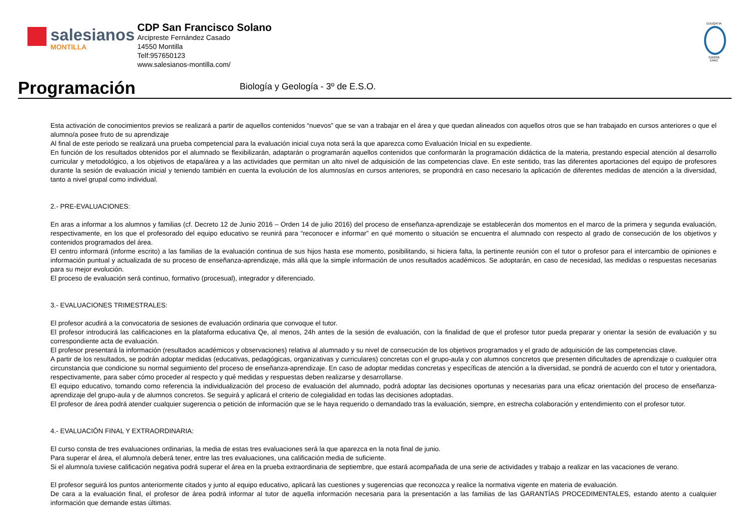salesianos
MONTILLA
CDP San Francisco Solano
Arcipreste Fernández Casado
14550 Montilla
Telf:957650123
www.salesianos-montilla.com/
EDUQATIA
0162/06
ENAC
Programación
Biología y Geología - 3º de E.S.O.
Esta activación de conocimientos previos se realizará a partir de aquellos contenidos “nuevos” que se van a trabajar en el área y que quedan alineados con aquellos otros que se han trabajado en cursos anteriores o que el alumno/a posee fruto de su aprendizaje
Al final de este periodo se realizará una prueba competencial para la evaluación inicial cuya nota será la que aparezca como Evaluación Inicial en su expediente.
En función de los resultados obtenidos por el alumnado se flexibilizarán, adaptarán o programarán aquellos contenidos que conformarán la programación didáctica de la materia, prestando especial atención al desarrollo curricular y metodológico, a los objetivos de etapa/área y a las actividades que permitan un alto nivel de adquisición de las competencias clave. En este sentido, tras las diferentes aportaciones del equipo de profesores durante la sesión de evaluación inicial y teniendo también en cuenta la evolución de los alumnos/as en cursos anteriores, se propondrá en caso necesario la aplicación de diferentes medidas de atención a la diversidad, tanto a nivel grupal como individual.
2.- PRE-EVALUACIONES:
En aras a informar a los alumnos y familias (cf. Decreto 12 de Junio 2016 – Orden 14 de julio 2016) del proceso de enseñanza-aprendizaje se establecerán dos momentos en el marco de la primera y segunda evaluación, respectivamente, en los que el profesorado del equipo educativo se reunirá para “reconocer e informar” en qué momento o situación se encuentra el alumnado con respecto al grado de consecución de los objetivos y contenidos programados del área.
El centro informará (informe escrito) a las familias de la evaluación continua de sus hijos hasta ese momento, posibilitando, si hiciera falta, la pertinente reunión con el tutor o profesor para el intercambio de opiniones e información puntual y actualizada de su proceso de enseñanza-aprendizaje, más allá que la simple información de unos resultados académicos. Se adoptarán, en caso de necesidad, las medidas o respuestas necesarias para su mejor evolución.
El proceso de evaluación será continuo, formativo (procesual), integrador y diferenciado.
3.- EVALUACIONES TRIMESTRALES:
El profesor acudirá a la convocatoria de sesiones de evaluación ordinaria que convoque el tutor.
El profesor introducirá las calificaciones en la plataforma educativa Qe, al menos, 24h antes de la sesión de evaluación, con la finalidad de que el profesor tutor pueda preparar y orientar la sesión de evaluación y su correspondiente acta de evaluación.
El profesor presentará la información (resultados académicos y observaciones) relativa al alumnado y su nivel de consecución de los objetivos programados y el grado de adquisición de las competencias clave.
A partir de los resultados, se podrán adoptar medidas (educativas, pedagógicas, organizativas y curriculares) concretas con el grupo-aula y con alumnos concretos que presenten dificultades de aprendizaje o cualquier otra circunstancia que condicione su normal seguimiento del proceso de enseñanza-aprendizaje. En caso de adoptar medidas concretas y específicas de atención a la diversidad, se pondrá de acuerdo con el tutor y orientadora, respectivamente, para saber cómo proceder al respecto y qué medidas y respuestas deben realizarse y desarrollarse.
El equipo educativo, tomando como referencia la individualización del proceso de evaluación del alumnado, podrá adoptar las decisiones oportunas y necesarias para una eficaz orientación del proceso de enseñanza-aprendizaje del grupo-aula y de alumnos concretos. Se seguirá y aplicará el criterio de colegialidad en todas las decisiones adoptadas.
El profesor de área podrá atender cualquier sugerencia o petición de información que se le haya requerido o demandado tras la evaluación, siempre, en estrecha colaboración y entendimiento con el profesor tutor.
4.- EVALUACIÓN FINAL Y EXTRAORDINARIA:
El curso consta de tres evaluaciones ordinarias, la media de estas tres evaluaciones será la que aparezca en la nota final de junio.
Para superar el área, el alumno/a deberá tener, entre las tres evaluaciones, una calificación media de suficiente.
Si el alumno/a tuviese calificación negativa podrá superar el área en la prueba extraordinaria de septiembre, que estará acompañada de una serie de actividades y trabajo a realizar en las vacaciones de verano.
El profesor seguirá los puntos anteriormente citados y junto al equipo educativo, aplicará las cuestiones y sugerencias que reconozca y realice la normativa vigente en materia de evaluación.
De cara a la evaluación final, el profesor de área podrá informar al tutor de aquella información necesaria para la presentación a las familias de las GARANTÍAS PROCEDIMENTALES, estando atento a cualquier información que demande estas últimas.